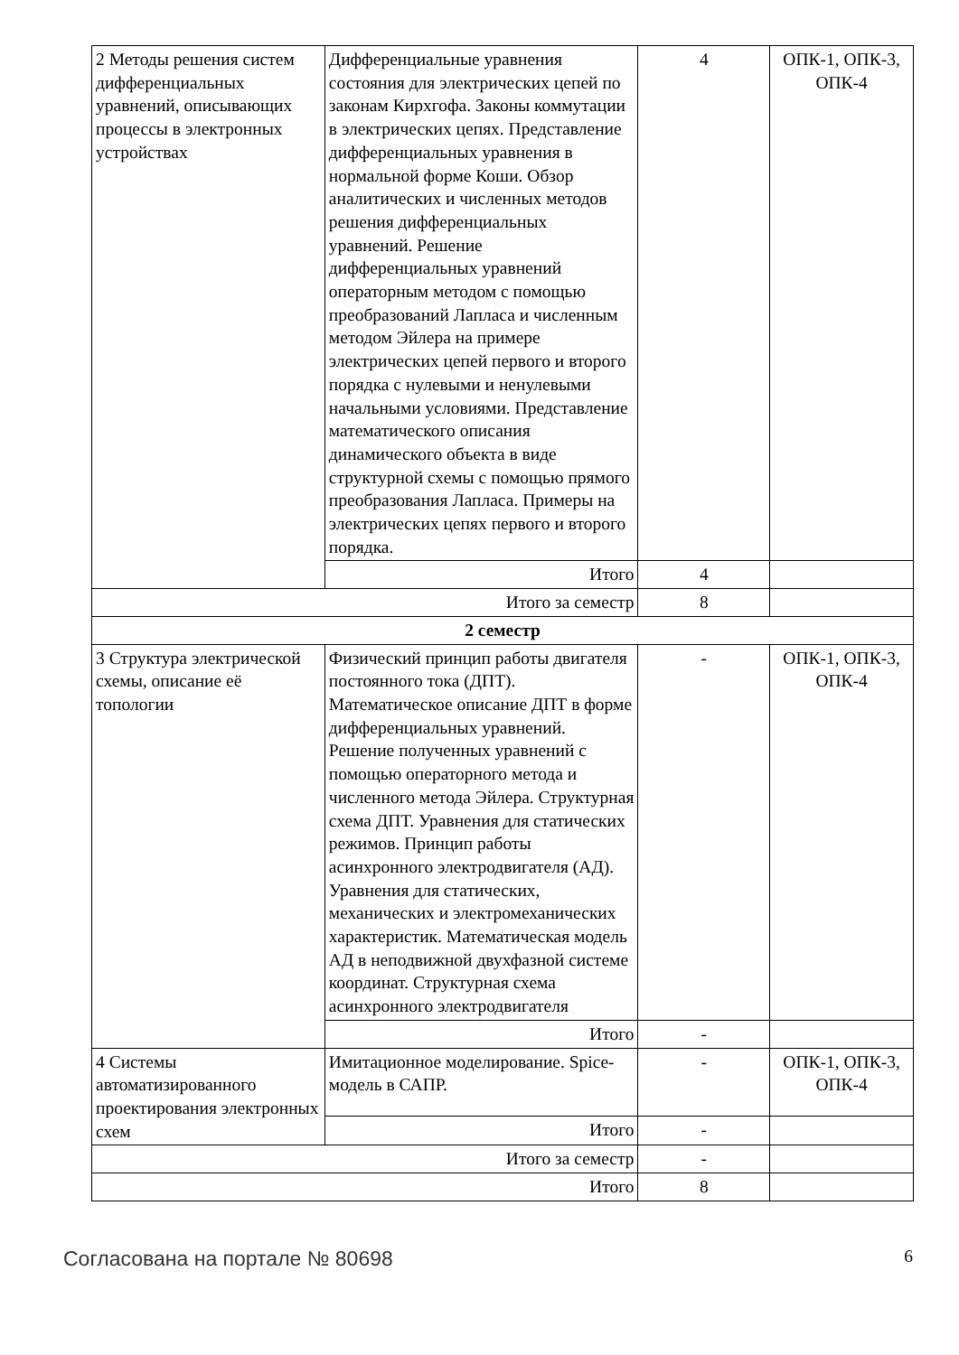| 2 Методы решения систем дифференциальных уравнений, описывающих процессы в электронных устройствах | Дифференциальные уравнения состояния для электрических цепей по законам Кирхгофа. Законы коммутации в электрических цепях. Представление дифференциальных уравнения в нормальной форме Коши. Обзор аналитических и численных методов решения дифференциальных уравнений. Решение дифференциальных уравнений операторным методом с помощью преобразований Лапласа и численным методом Эйлера на примере электрических цепей первого и второго порядка с нулевыми и ненулевыми начальными условиями. Представление математического описания динамического объекта в виде структурной схемы с помощью прямого преобразования Лапласа. Примеры на электрических цепях первого и второго порядка. | 4 | ОПК-1, ОПК-3, ОПК-4 |
| | Итого | 4 | |
| Итого за семестр | | 8 | |
| 2 семестр | | | |
| 3 Структура электрической схемы, описание её топологии | Физический принцип работы двигателя постоянного тока (ДПТ). Математическое описание ДПТ в форме дифференциальных уравнений. Решение полученных уравнений с помощью операторного метода и численного метода Эйлера. Структурная схема ДПТ. Уравнения для статических режимов. Принцип работы асинхронного электродвигателя (АД). Уравнения для статических, механических и электромеханических характеристик. Математическая модель АД в неподвижной двухфазной системе координат. Структурная схема асинхронного электродвигателя | - | ОПК-1, ОПК-3, ОПК-4 |
| | Итого | - | |
| 4 Системы автоматизированного проектирования электронных схем | Имитационное моделирование. Spice-модель в САПР. | - | ОПК-1, ОПК-3, ОПК-4 |
| | Итого | - | |
| Итого за семестр | | - | |
| Итого | | 8 | |
Согласована на портале № 80698 6